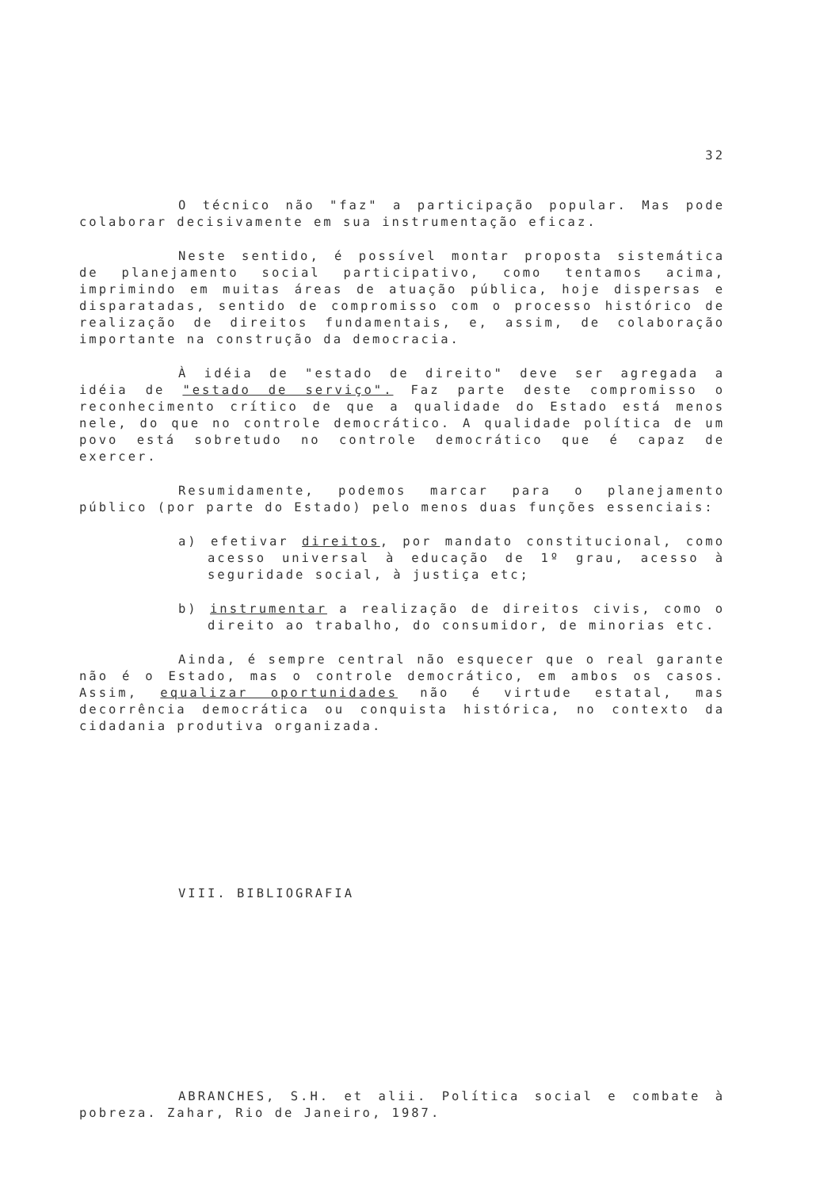32
O técnico não "faz" a participação popular. Mas pode colaborar decisivamente em sua instrumentação eficaz.
Neste sentido, é possível montar proposta sistemática de planejamento social participativo, como tentamos acima, imprimindo em muitas áreas de atuação pública, hoje dispersas e disparatadas, sentido de compromisso com o processo histórico de realização de direitos fundamentais, e, assim, de colaboração importante na construção da democracia.
À idéia de "estado de direito" deve ser agregada a idéia de "estado de serviço". Faz parte deste compromisso o reconhecimento crítico de que a qualidade do Estado está menos nele, do que no controle democrático. A qualidade política de um povo está sobretudo no controle democrático que é capaz de exercer.
Resumidamente, podemos marcar para o planejamento público (por parte do Estado) pelo menos duas funções essenciais:
a) efetivar direitos, por mandato constitucional, como acesso universal à educação de 1º grau, acesso à seguridade social, à justiça etc;
b) instrumentar a realização de direitos civis, como o direito ao trabalho, do consumidor, de minorias etc.
Ainda, é sempre central não esquecer que o real garante não é o Estado, mas o controle democrático, em ambos os casos. Assim, equalizar oportunidades não é virtude estatal, mas decorrência democrática ou conquista histórica, no contexto da cidadania produtiva organizada.
VIII. BIBLIOGRAFIA
ABRANCHES, S.H. et alii. Política social e combate à pobreza. Zahar, Rio de Janeiro, 1987.